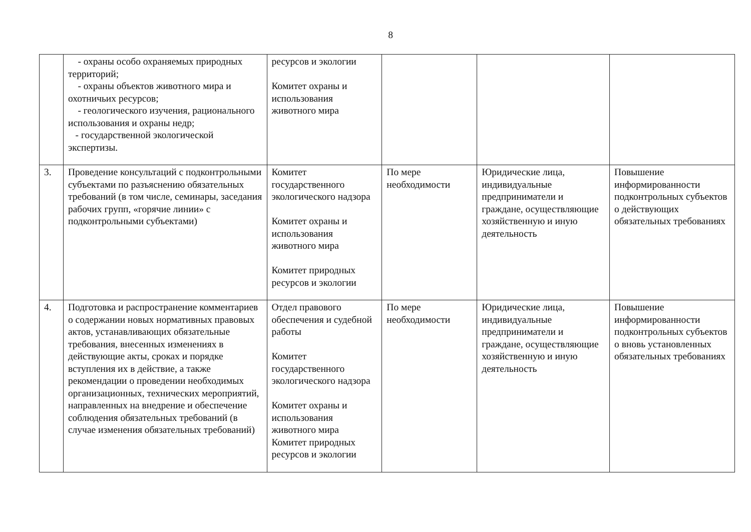8
| | - охраны особо охраняемых природных территорий; - охраны объектов животного мира и охотничьих ресурсов; - геологического изучения, рационального использования и охраны недр; - государственной экологической экспертизы. | ресурсов и экологии Комитет охраны и использования животного мира | | | |
| 3. | Проведение консультаций с подконтрольными субъектами по разъяснению обязательных требований (в том числе, семинары, заседания рабочих групп, «горячие линии» с подконтрольными субъектами) | Комитет государственного экологического надзора Комитет охраны и использования животного мира Комитет природных ресурсов и экологии | По мере необходимости | Юридические лица, индивидуальные предприниматели и граждане, осуществляющие хозяйственную и иную деятельность | Повышение информированности подконтрольных субъектов о действующих обязательных требованиях |
| 4. | Подготовка и распространение комментариев о содержании новых нормативных правовых актов, устанавливающих обязательные требования, внесенных изменениях в действующие акты, сроках и порядке вступления их в действие, а также рекомендации о проведении необходимых организационных, технических мероприятий, направленных на внедрение и обеспечение соблюдения обязательных требований (в случае изменения обязательных требований) | Отдел правового обеспечения и судебной работы Комитет государственного экологического надзора Комитет охраны и использования животного мира Комитет природных ресурсов и экологии | По мере необходимости | Юридические лица, индивидуальные предприниматели и граждане, осуществляющие хозяйственную и иную деятельность | Повышение информированности подконтрольных субъектов о вновь установленных обязательных требованиях |